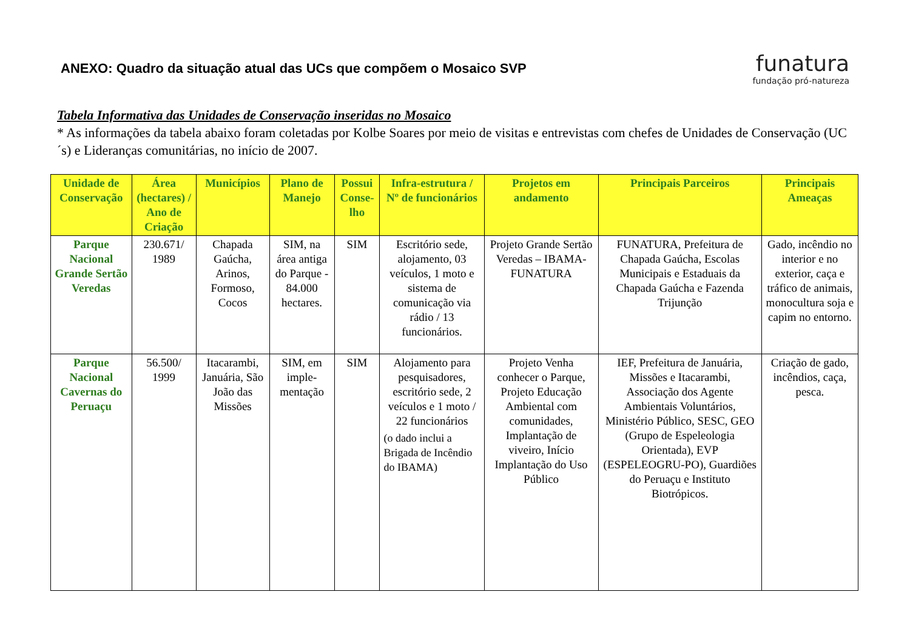ANEXO: Quadro da situação atual das UCs que compõem o Mosaico SVP
funatura
fundação pró-natureza
Tabela Informativa das Unidades de Conservação inseridas no Mosaico
* As informações da tabela abaixo foram coletadas por Kolbe Soares por meio de visitas e entrevistas com chefes de Unidades de Conservação (UC´s) e Lideranças comunitárias, no início de 2007.
| Unidade de Conservação | Área (hectares) / Ano de Criação | Municípios | Plano de Manejo | Possui Conse-lho | Infra-estrutura / Nº de funcionários | Projetos em andamento | Principais Parceiros | Principais Ameaças |
| --- | --- | --- | --- | --- | --- | --- | --- | --- |
| Parque Nacional Grande Sertão Veredas | 230.671/ 1989 | Chapada Gaúcha, Arinos, Formoso, Cocos | SIM, na área antiga do Parque - 84.000 hectares. | SIM | Escritório sede, alojamento, 03 veículos, 1 moto e sistema de comunicação via rádio / 13 funcionários. | Projeto Grande Sertão Veredas – IBAMA-FUNATURA | FUNATURA, Prefeitura de Chapada Gaúcha, Escolas Municipais e Estaduais da Chapada Gaúcha e Fazenda Trijunção | Gado, incêndio no interior e no exterior, caça e tráfico de animais, monocultura soja e capim no entorno. |
| Parque Nacional Cavernas do Peruaçu | 56.500/ 1999 | Itacarambi, Januária, São João das Missões | SIM, em imple-mentação | SIM | Alojamento para pesquisadores, escritório sede, 2 veículos e 1 moto / 22 funcionários (o dado inclui a Brigada de Incêndio do IBAMA) | Projeto Venha conhecer o Parque, Projeto Educação Ambiental com comunidades, Implantação de viveiro, Início Implantação do Uso Público | IEF, Prefeitura de Januária, Missões e Itacarambi, Associação dos Agente Ambientais Voluntários, Ministério Público, SESC, GEO (Grupo de Espeleologia Orientada), EVP (ESPELEOGRU-PO), Guardiões do Peruaçu e Instituto Biotrópicos. | Criação de gado, incêndios, caça, pesca. |